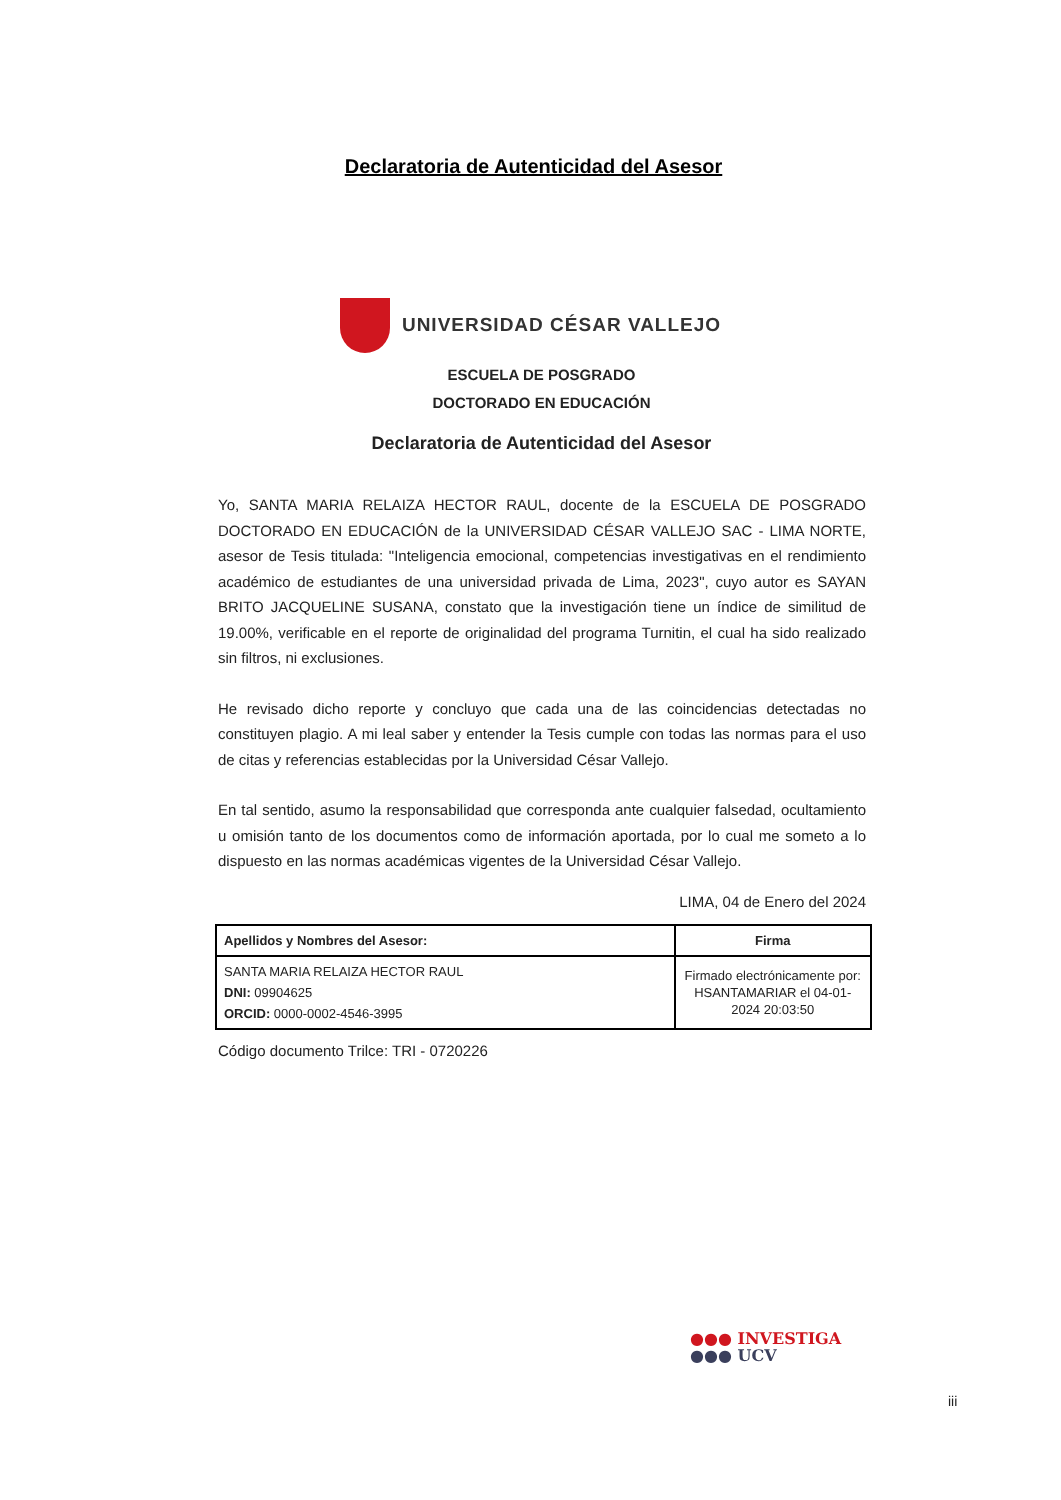Declaratoria de Autenticidad del Asesor
UNIVERSIDAD CÉSAR VALLEJO
ESCUELA DE POSGRADO
DOCTORADO EN EDUCACIÓN
Declaratoria de Autenticidad del Asesor
Yo, SANTA MARIA RELAIZA HECTOR RAUL, docente de la ESCUELA DE POSGRADO DOCTORADO EN EDUCACIÓN de la UNIVERSIDAD CÉSAR VALLEJO SAC - LIMA NORTE, asesor de Tesis titulada: "Inteligencia emocional, competencias investigativas en el rendimiento académico de estudiantes de una universidad privada de Lima, 2023", cuyo autor es SAYAN BRITO JACQUELINE SUSANA, constato que la investigación tiene un índice de similitud de 19.00%, verificable en el reporte de originalidad del programa Turnitin, el cual ha sido realizado sin filtros, ni exclusiones.
He revisado dicho reporte y concluyo que cada una de las coincidencias detectadas no constituyen plagio. A mi leal saber y entender la Tesis cumple con todas las normas para el uso de citas y referencias establecidas por la Universidad César Vallejo.
En tal sentido, asumo la responsabilidad que corresponda ante cualquier falsedad, ocultamiento u omisión tanto de los documentos como de información aportada, por lo cual me someto a lo dispuesto en las normas académicas vigentes de la Universidad César Vallejo.
LIMA, 04 de Enero del 2024
| Apellidos y Nombres del Asesor: | Firma |
| --- | --- |
| SANTA MARIA RELAIZA HECTOR RAUL DNI: 09904625 ORCID: 0000-0002-4546-3995 | Firmado electrónicamente por: HSANTAMARIAR el 04-01-2024 20:03:50 |
Código documento Trilce: TRI - 0720226
●●● INVESTIGA
●●● UCV
iii